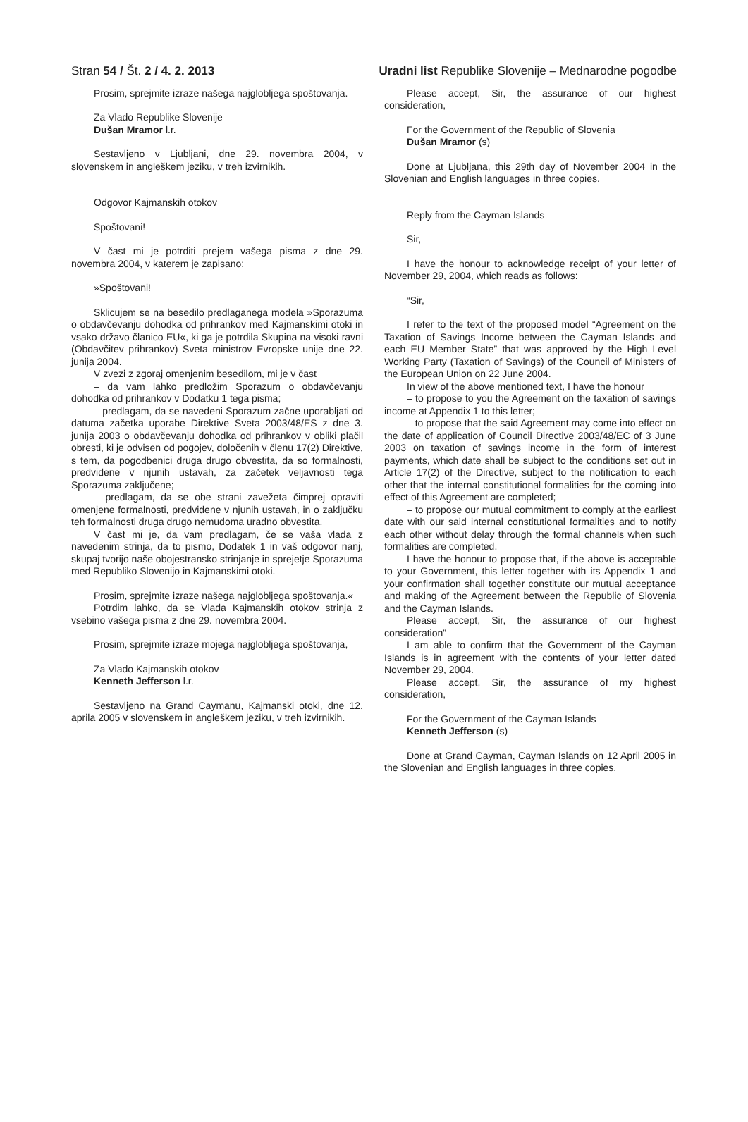Stran 54 / Št. 2 / 4. 2. 2013 Uradni list Republike Slovenije – Mednarodne pogodbe
Prosim, sprejmite izraze našega najglobljega spoštovanja.
Za Vlado Republike Slovenije
Dušan Mramor l.r.
Sestavljeno v Ljubljani, dne 29. novembra 2004, v slovenskem in angleškem jeziku, v treh izvirnikih.
Odgovor Kajmanskih otokov
Spoštovani!
V čast mi je potrditi prejem vašega pisma z dne 29. novembra 2004, v katerem je zapisano:
»Spoštovani!
Sklicujem se na besedilo predlaganega modela »Sporazuma o obdavčevanju dohodka od prihrankov med Kajmanskimi otoki in vsako državo članico EU«, ki ga je potrdila Skupina na visoki ravni (Obdavčitev prihrankov) Sveta ministrov Evropske unije dne 22. junija 2004.
V zvezi z zgoraj omenjenim besedilom, mi je v čast
– da vam lahko predložim Sporazum o obdavčevanju dohodka od prihrankov v Dodatku 1 tega pisma;
– predlagam, da se navedeni Sporazum začne uporabljati od datuma začetka uporabe Direktive Sveta 2003/48/ES z dne 3. junija 2003 o obdavčevanju dohodka od prihrankov v obliki plačil obresti, ki je odvisen od pogojev, določenih v členu 17(2) Direktive, s tem, da pogodbenici druga drugo obvestita, da so formalnosti, predvidene v njunih ustavah, za začetek veljavnosti tega Sporazuma zaključene;
– predlagam, da se obe strani zavežeta čimprej opraviti omenjene formalnosti, predvidene v njunih ustavah, in o zaključku teh formalnosti druga drugo nemudoma uradno obvestita.
V čast mi je, da vam predlagam, če se vaša vlada z navedenim strinja, da to pismo, Dodatek 1 in vaš odgovor nanj, skupaj tvorijo naše obojestransko strinjanje in sprejetje Sporazuma med Republiko Slovenijo in Kajmanskimi otoki.
Prosim, sprejmite izraze našega najglobljega spoštovanja.«
Potrdim lahko, da se Vlada Kajmanskih otokov strinja z vsebino vašega pisma z dne 29. novembra 2004.
Prosim, sprejmite izraze mojega najglobljega spoštovanja,
Za Vlado Kajmanskih otokov
Kenneth Jefferson l.r.
Sestavljeno na Grand Caymanu, Kajmanski otoki, dne 12. aprila 2005 v slovenskem in angleškem jeziku, v treh izvirnikih.
Please accept, Sir, the assurance of our highest consideration,
For the Government of the Republic of Slovenia
Dušan Mramor (s)
Done at Ljubljana, this 29th day of November 2004 in the Slovenian and English languages in three copies.
Reply from the Cayman Islands
Sir,
I have the honour to acknowledge receipt of your letter of November 29, 2004, which reads as follows:
“Sir,
I refer to the text of the proposed model “Agreement on the Taxation of Savings Income between the Cayman Islands and each EU Member State” that was approved by the High Level Working Party (Taxation of Savings) of the Council of Ministers of the European Union on 22 June 2004.
In view of the above mentioned text, I have the honour
– to propose to you the Agreement on the taxation of savings income at Appendix 1 to this letter;
– to propose that the said Agreement may come into effect on the date of application of Council Directive 2003/48/EC of 3 June 2003 on taxation of savings income in the form of interest payments, which date shall be subject to the conditions set out in Article 17(2) of the Directive, subject to the notification to each other that the internal constitutional formalities for the coming into effect of this Agreement are completed;
– to propose our mutual commitment to comply at the earliest date with our said internal constitutional formalities and to notify each other without delay through the formal channels when such formalities are completed.
I have the honour to propose that, if the above is acceptable to your Government, this letter together with its Appendix 1 and your confirmation shall together constitute our mutual acceptance and making of the Agreement between the Republic of Slovenia and the Cayman Islands.
Please accept, Sir, the assurance of our highest consideration”
I am able to confirm that the Government of the Cayman Islands is in agreement with the contents of your letter dated November 29, 2004.
Please accept, Sir, the assurance of my highest consideration,
For the Government of the Cayman Islands
Kenneth Jefferson (s)
Done at Grand Cayman, Cayman Islands on 12 April 2005 in the Slovenian and English languages in three copies.